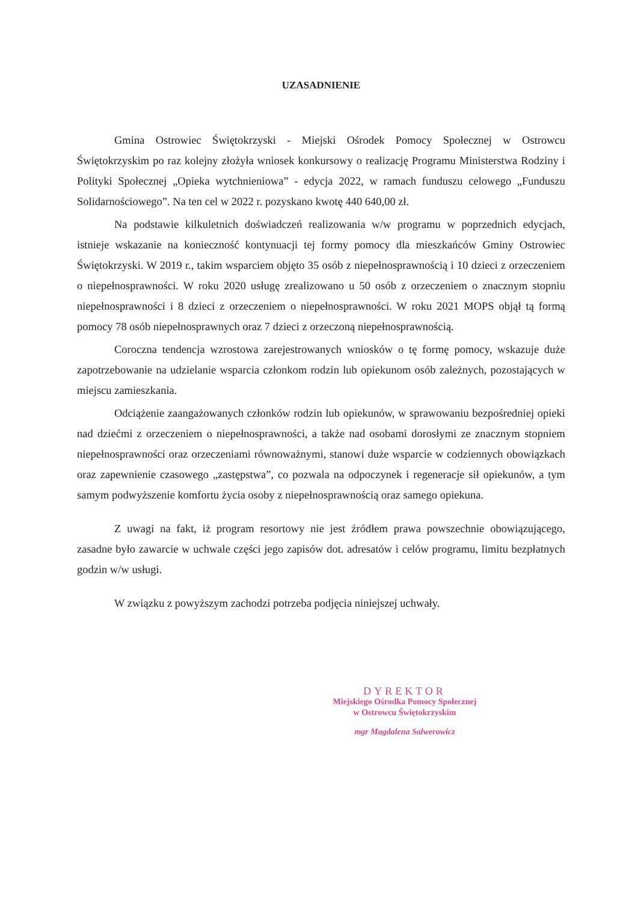UZASADNIENIE
Gmina Ostrowiec Świętokrzyski - Miejski Ośrodek Pomocy Społecznej w Ostrowcu Świętokrzyskim po raz kolejny złożyła wniosek konkursowy o realizację Programu Ministerstwa Rodziny i Polityki Społecznej „Opieka wytchnieniowa” - edycja 2022, w ramach funduszu celowego „Funduszu Solidarnościowego”. Na ten cel w 2022 r. pozyskano kwotę 440 640,00 zł.
Na podstawie kilkuletnich doświadczeń realizowania w/w programu w poprzednich edycjach, istnieje wskazanie na konieczność kontynuacji tej formy pomocy dla mieszkańców Gminy Ostrowiec Świętokrzyski. W 2019 r., takim wsparciem objęto 35 osób z niepełnosprawnością i 10 dzieci z orzeczeniem o niepełnosprawności. W roku 2020 usługę zrealizowano u 50 osób z orzeczeniem o znacznym stopniu niepełnosprawności i 8 dzieci z orzeczeniem o niepełnosprawności. W roku 2021 MOPS objął tą formą pomocy 78 osób niepełnosprawnych oraz 7 dzieci z orzeczoną niepełnosprawnością.
Coroczna tendencja wzrostowa zarejestrowanych wniosków o tę formę pomocy, wskazuje duże zapotrzebowanie na udzielanie wsparcia członkom rodzin lub opiekunom osób zależnych, pozostających w miejscu zamieszkania.
Odciążenie zaangażowanych członków rodzin lub opiekunów, w sprawowaniu bezpośredniej opieki nad dziećmi z orzeczeniem o niepełnosprawności, a także nad osobami dorosłymi ze znacznym stopniem niepełnosprawności oraz orzeczeniami równoważnymi, stanowi duże wsparcie w codziennych obowiązkach oraz zapewnienie czasowego „zastępstwa”, co pozwala na odpoczynek i regeneracje sił opiekunów, a tym samym podwyższenie komfortu życia osoby z niepełnosprawnością oraz samego opiekuna.
Z uwagi na fakt, iż program resortowy nie jest źródłem prawa powszechnie obowiązującego, zasadne było zawarcie w uchwale części jego zapisów dot. adresatów i celów programu, limitu bezpłatnych godzin w/w usługi.
W związku z powyższym zachodzi potrzeba podjęcia niniejszej uchwały.
DYREKTOR
Miejskiego Ośrodka Pomocy Społecznej
w Ostrowcu Świętokrzyskim
mgr Magdalena Salwerowicz